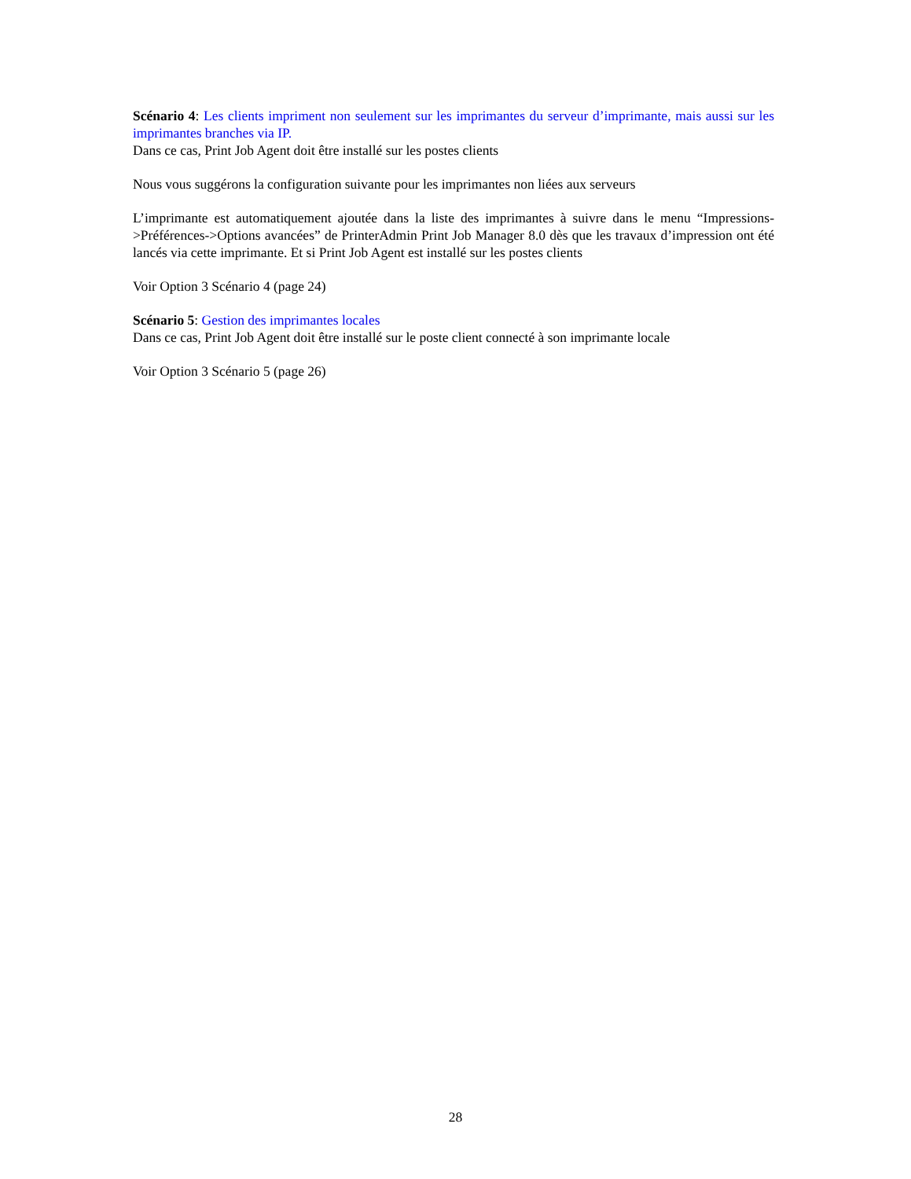Scénario 4: Les clients impriment non seulement sur les imprimantes du serveur d’imprimante, mais aussi sur les imprimantes branches via IP.
Dans ce cas, Print Job Agent doit être installé sur les postes clients
Nous vous suggérons la configuration suivante pour les imprimantes non liées aux serveurs
L’imprimante est automatiquement ajoutée dans la liste des imprimantes à suivre dans le menu “Impressions->Préférences->Options avancées” de PrinterAdmin Print Job Manager 8.0 dès que les travaux d’impression ont été lancés via cette imprimante. Et si Print Job Agent est installé sur les postes clients
Voir Option 3 Scénario 4 (page 24)
Scénario 5: Gestion des imprimantes locales
Dans ce cas, Print Job Agent doit être installé sur le poste client connecté à son imprimante locale
Voir Option 3 Scénario 5 (page 26)
28